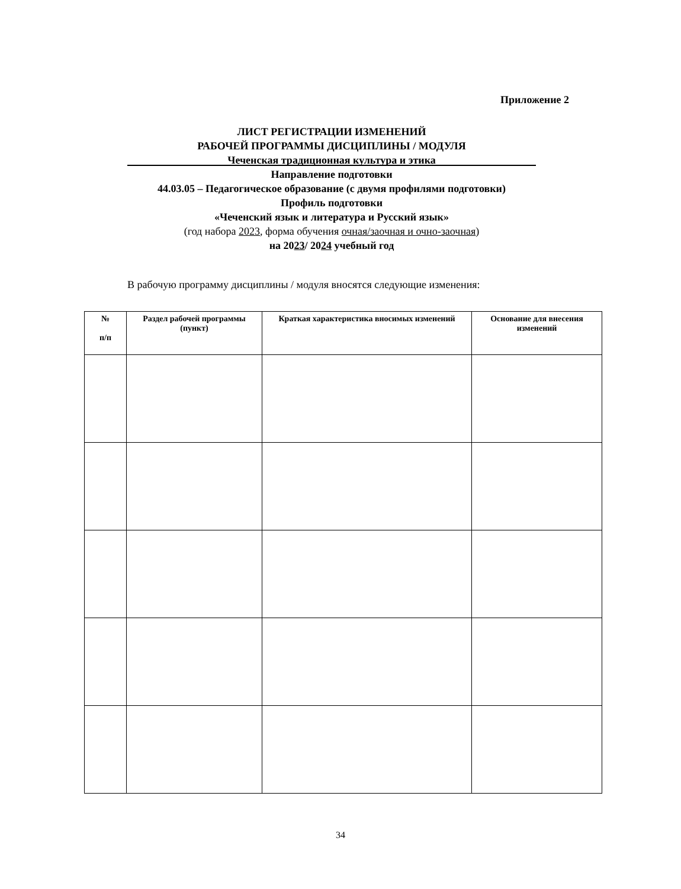Приложение 2
ЛИСТ РЕГИСТРАЦИИ ИЗМЕНЕНИЙ
РАБОЧЕЙ ПРОГРАММЫ ДИСЦИПЛИНЫ / МОДУЛЯ
Чеченская традиционная культура и этика
Направление подготовки
44.03.05 – Педагогическое образование (с двумя профилями подготовки)
Профиль подготовки
«Чеченский язык и литература и Русский язык»
(год набора 2023, форма обучения очная/заочная и очно-заочная)
на 2023/ 2024 учебный год
В рабочую программу дисциплины / модуля вносятся следующие изменения:
| № п/п | Раздел рабочей программы (пункт) | Краткая характеристика вносимых изменений | Основание для внесения изменений |
| --- | --- | --- | --- |
34